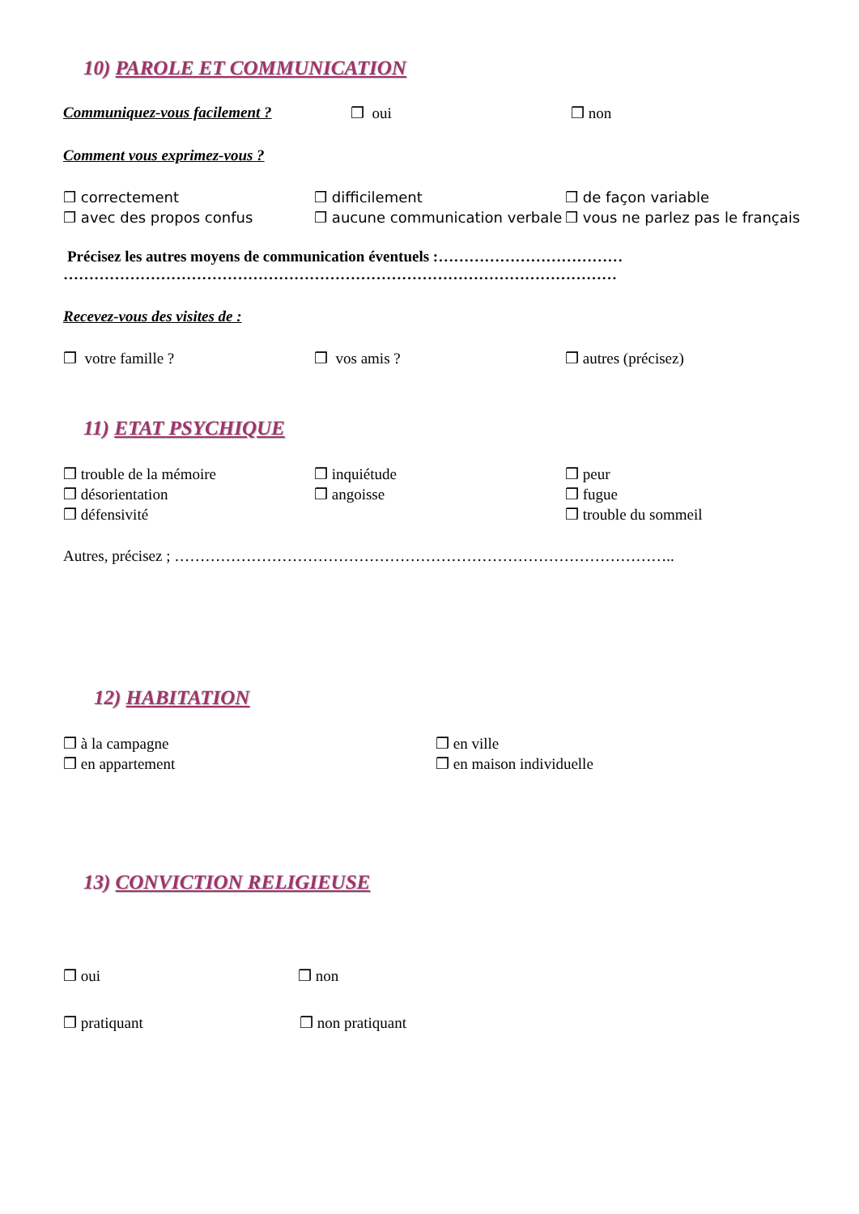10) PAROLE ET COMMUNICATION
Communiquez-vous facilement ? ❒ oui ❒ non
Comment vous exprimez-vous ?
❒ correctement
❒ avec des propos confus
❒ difficilement
❒ aucune communication verbale
❒ de façon variable
❒ vous ne parlez pas le français
Précisez les autres moyens de communication éventuels :………………………………
………………………………………………………………………………………………
Recevez-vous des visites de :
❒ votre famille ? ❒ vos amis ? ❒ autres (précisez)
11) ETAT PSYCHIQUE
❒ trouble de la mémoire
❒ désorientation
❒ défensivité
❒ inquiétude
❒ angoisse
❒ peur
❒ fugue
❒ trouble du sommeil
Autres, précisez ; ……………………………………………………………………………………..
12) HABITATION
❒ à la campagne
❒ en appartement
❒ en ville
❒ en maison individuelle
13) CONVICTION RELIGIEUSE
❒ oui ❒ non
❒ pratiquant ❒ non pratiquant